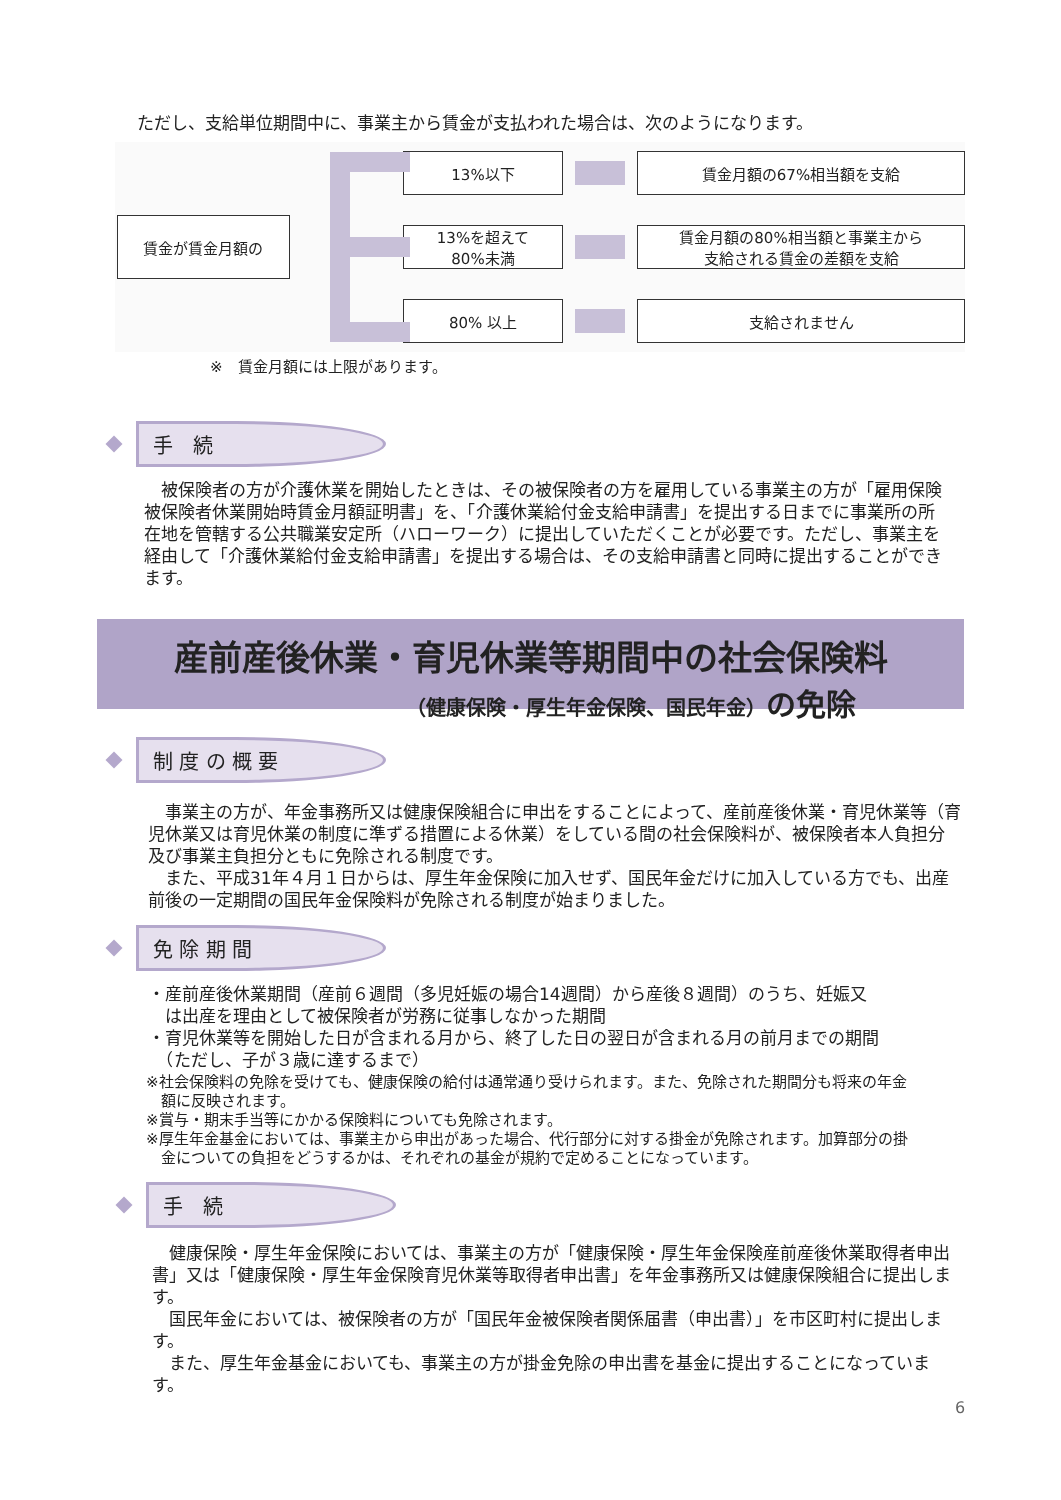ただし、支給単位期間中に、事業主から賃金が支払われた場合は、次のようになります。
賃金が賃金月額の
13%以下 賃金月額の67%相当額を支給
13%を超えて
80%未満
賃金月額の80%相当額と事業主から
支給される賃金の差額を支給
80% 以上 支給されません
※　賃金月額には上限があります。
手　続
　被保険者の方が介護休業を開始したときは、その被保険者の方を雇用している事業主の方が「雇用保険被保険者休業開始時賃金月額証明書」を、「介護休業給付金支給申請書」を提出する日までに事業所の所在地を管轄する公共職業安定所（ハローワーク）に提出していただくことが必要です。ただし、事業主を経由して「介護休業給付金支給申請書」を提出する場合は、その支給申請書と同時に提出することができます。
産前産後休業・育児休業等期間中の社会保険料
（健康保険・厚生年金保険、国民年金）の免除
制 度 の 概 要
　事業主の方が、年金事務所又は健康保険組合に申出をすることによって、産前産後休業・育児休業等（育児休業又は育児休業の制度に準ずる措置による休業）をしている間の社会保険料が、被保険者本人負担分及び事業主負担分ともに免除される制度です。
　また、平成31年４月１日からは、厚生年金保険に加入せず、国民年金だけに加入している方でも、出産前後の一定期間の国民年金保険料が免除される制度が始まりました。
免 除 期 間
・産前産後休業期間（産前６週間（多児妊娠の場合14週間）から産後８週間）のうち、妊娠又
　は出産を理由として被保険者が労務に従事しなかった期間
・育児休業等を開始した日が含まれる月から、終了した日の翌日が含まれる月の前月までの期間
　（ただし、子が３歳に達するまで）
※社会保険料の免除を受けても、健康保険の給付は通常通り受けられます。また、免除された期間分も将来の年金
　額に反映されます。
※賞与・期末手当等にかかる保険料についても免除されます。
※厚生年金基金においては、事業主から申出があった場合、代行部分に対する掛金が免除されます。加算部分の掛
　金についての負担をどうするかは、それぞれの基金が規約で定めることになっています。
手　続
　健康保険・厚生年金保険においては、事業主の方が「健康保険・厚生年金保険産前産後休業取得者申出書」又は「健康保険・厚生年金保険育児休業等取得者申出書」を年金事務所又は健康保険組合に提出します。
　国民年金においては、被保険者の方が「国民年金被保険者関係届書（申出書）」を市区町村に提出します。
　また、厚生年金基金においても、事業主の方が掛金免除の申出書を基金に提出することになっています。
6